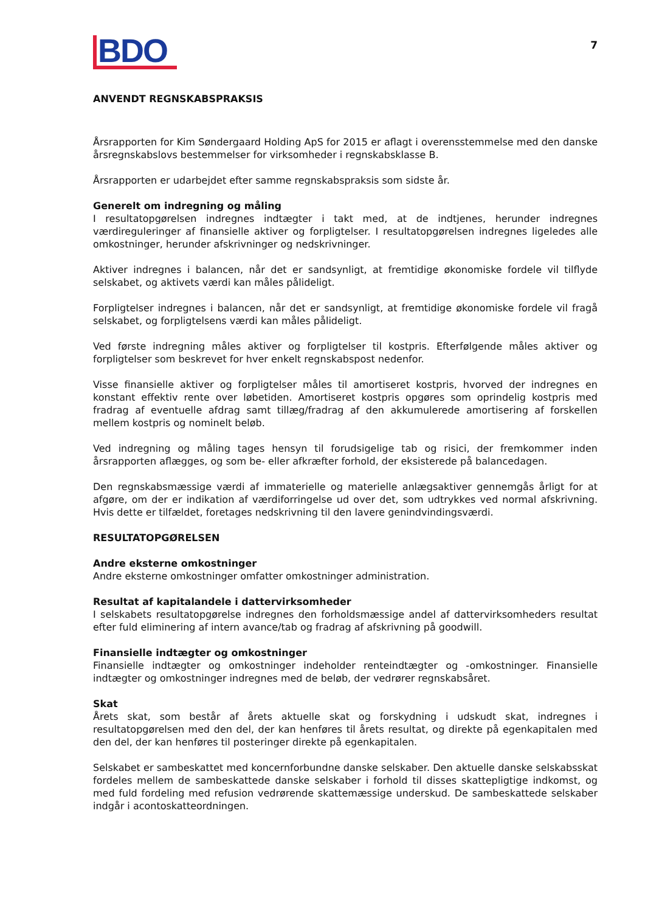BDO
7
ANVENDT REGNSKABSPRAKSIS
Årsrapporten for Kim Søndergaard Holding ApS for 2015 er aflagt i overensstemmelse med den danske årsregnskabslovs bestemmelser for virksomheder i regnskabsklasse B.
Årsrapporten er udarbejdet efter samme regnskabspraksis som sidste år.
Generelt om indregning og måling
I resultatopgørelsen indregnes indtægter i takt med, at de indtjenes, herunder indregnes værdireguleringer af finansielle aktiver og forpligtelser. I resultatopgørelsen indregnes ligeledes alle omkostninger, herunder afskrivninger og nedskrivninger.
Aktiver indregnes i balancen, når det er sandsynligt, at fremtidige økonomiske fordele vil tilflyde selskabet, og aktivets værdi kan måles pålideligt.
Forpligtelser indregnes i balancen, når det er sandsynligt, at fremtidige økonomiske fordele vil fragå selskabet, og forpligtelsens værdi kan måles pålideligt.
Ved første indregning måles aktiver og forpligtelser til kostpris. Efterfølgende måles aktiver og forpligtelser som beskrevet for hver enkelt regnskabspost nedenfor.
Visse finansielle aktiver og forpligtelser måles til amortiseret kostpris, hvorved der indregnes en konstant effektiv rente over løbetiden. Amortiseret kostpris opgøres som oprindelig kostpris med fradrag af eventuelle afdrag samt tillæg/fradrag af den akkumulerede amortisering af forskellen mellem kostpris og nominelt beløb.
Ved indregning og måling tages hensyn til forudsigelige tab og risici, der fremkommer inden årsrapporten aflægges, og som be- eller afkræfter forhold, der eksisterede på balancedagen.
Den regnskabsmæssige værdi af immaterielle og materielle anlægsaktiver gennemgås årligt for at afgøre, om der er indikation af værdiforringelse ud over det, som udtrykkes ved normal afskrivning. Hvis dette er tilfældet, foretages nedskrivning til den lavere genindvindingsværdi.
RESULTATOPGØRELSEN
Andre eksterne omkostninger
Andre eksterne omkostninger omfatter omkostninger administration.
Resultat af kapitalandele i dattervirksomheder
I selskabets resultatopgørelse indregnes den forholdsmæssige andel af dattervirksomheders resultat efter fuld eliminering af intern avance/tab og fradrag af afskrivning på goodwill.
Finansielle indtægter og omkostninger
Finansielle indtægter og omkostninger indeholder renteindtægter og -omkostninger. Finansielle indtægter og omkostninger indregnes med de beløb, der vedrører regnskabsåret.
Skat
Årets skat, som består af årets aktuelle skat og forskydning i udskudt skat, indregnes i resultatopgørelsen med den del, der kan henføres til årets resultat, og direkte på egenkapitalen med den del, der kan henføres til posteringer direkte på egenkapitalen.
Selskabet er sambeskattet med koncernforbundne danske selskaber. Den aktuelle danske selskabsskat fordeles mellem de sambeskattede danske selskaber i forhold til disses skattepligtige indkomst, og med fuld fordeling med refusion vedrørende skattemæssige underskud. De sambeskattede selskaber indgår i acontoskatteordningen.